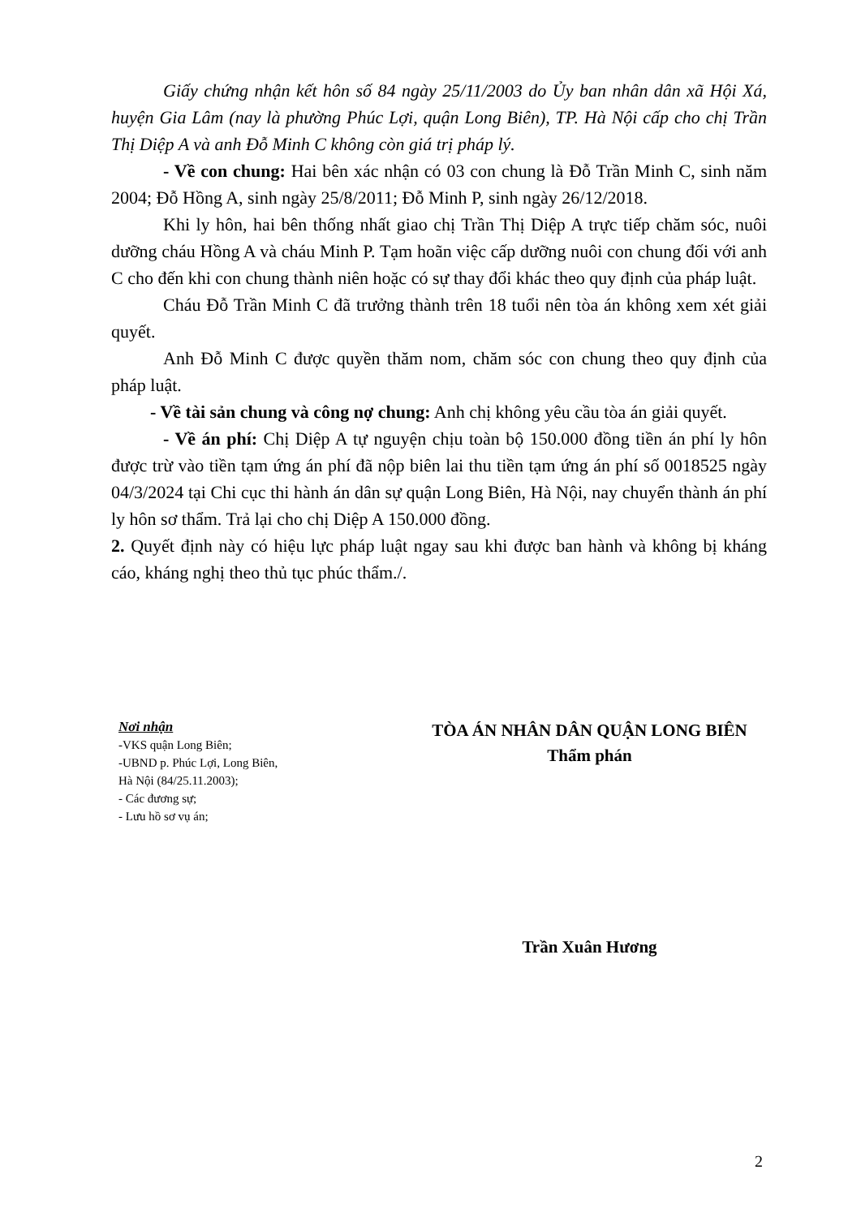Giấy chứng nhận kết hôn số 84 ngày 25/11/2003 do Ủy ban nhân dân xã Hội Xá, huyện Gia Lâm (nay là phường Phúc Lợi, quận Long Biên), TP. Hà Nội cấp cho chị Trần Thị Diệp A và anh Đỗ Minh C không còn giá trị pháp lý.
- Về con chung: Hai bên xác nhận có 03 con chung là Đỗ Trần Minh C, sinh năm 2004; Đỗ Hồng A, sinh ngày 25/8/2011; Đỗ Minh P, sinh ngày 26/12/2018.
Khi ly hôn, hai bên thống nhất giao chị Trần Thị Diệp A trực tiếp chăm sóc, nuôi dưỡng cháu Hồng A và cháu Minh P. Tạm hoãn việc cấp dưỡng nuôi con chung đối với anh C cho đến khi con chung thành niên hoặc có sự thay đổi khác theo quy định của pháp luật.
Cháu Đỗ Trần Minh C đã trưởng thành trên 18 tuổi nên tòa án không xem xét giải quyết.
Anh Đỗ Minh C được quyền thăm nom, chăm sóc con chung theo quy định của pháp luật.
- Về tài sản chung và công nợ chung: Anh chị không yêu cầu tòa án giải quyết.
- Về án phí: Chị Diệp A tự nguyện chịu toàn bộ 150.000 đồng tiền án phí ly hôn được trừ vào tiền tạm ứng án phí đã nộp biên lai thu tiền tạm ứng án phí số 0018525 ngày 04/3/2024 tại Chi cục thi hành án dân sự quận Long Biên, Hà Nội, nay chuyển thành án phí ly hôn sơ thẩm. Trả lại cho chị Diệp A 150.000 đồng.
2. Quyết định này có hiệu lực pháp luật ngay sau khi được ban hành và không bị kháng cáo, kháng nghị theo thủ tục phúc thẩm./.
Nơi nhận
-VKS quận Long Biên;
-UBND p. Phúc Lợi, Long Biên,
Hà Nội (84/25.11.2003);
- Các đương sự;
- Lưu hồ sơ vụ án;
TÒA ÁN NHÂN DÂN QUẬN LONG BIÊN
Thẩm phán
Trần Xuân Hương
2